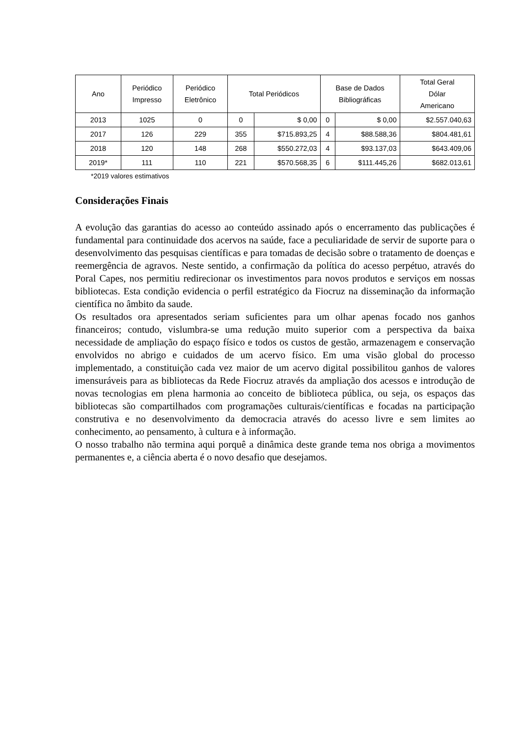| Ano | Periódico Impresso | Periódico Eletrônico | Total Periódicos | | Base de Dados Bibliográficas | | Total Geral Dólar Americano |
| --- | --- | --- | --- | --- | --- | --- | --- |
| 2013 | 1025 | 0 | 0 | $ 0,00 | 0 | $ 0,00 | $2.557.040,63 |
| 2017 | 126 | 229 | 355 | $715.893,25 | 4 | $88.588,36 | $804.481,61 |
| 2018 | 120 | 148 | 268 | $550.272,03 | 4 | $93.137,03 | $643.409,06 |
| 2019* | 111 | 110 | 221 | $570.568,35 | 6 | $111.445,26 | $682.013,61 |
*2019 valores estimativos
Considerações Finais
A evolução das garantias do acesso ao conteúdo assinado após o encerramento das publicações é fundamental para continuidade dos acervos na saúde, face a peculiaridade de servir de suporte para o desenvolvimento das pesquisas científicas e para tomadas de decisão sobre o tratamento de doenças e reemergência de agravos. Neste sentido, a confirmação da política do acesso perpétuo, através do Poral Capes, nos permitiu redirecionar os investimentos para novos produtos e serviços em nossas bibliotecas. Esta condição evidencia o perfil estratégico da Fiocruz na disseminação da informação científica no âmbito da saude.
Os resultados ora apresentados seriam suficientes para um olhar apenas focado nos ganhos financeiros; contudo, vislumbra-se uma redução muito superior com a perspectiva da baixa necessidade de ampliação do espaço físico e todos os custos de gestão, armazenagem e conservação envolvidos no abrigo e cuidados de um acervo físico. Em uma visão global do processo implementado, a constituição cada vez maior de um acervo digital possibilitou ganhos de valores imensuráveis para as bibliotecas da Rede Fiocruz através da ampliação dos acessos e introdução de novas tecnologias em plena harmonia ao conceito de biblioteca pública, ou seja, os espaços das bibliotecas são compartilhados com programações culturais/científicas e focadas na participação construtiva e no desenvolvimento da democracia através do acesso livre e sem limites ao conhecimento, ao pensamento, à cultura e à informação.
O nosso trabalho não termina aqui porquê a dinâmica deste grande tema nos obriga a movimentos permanentes e, a ciência aberta é o novo desafio que desejamos.